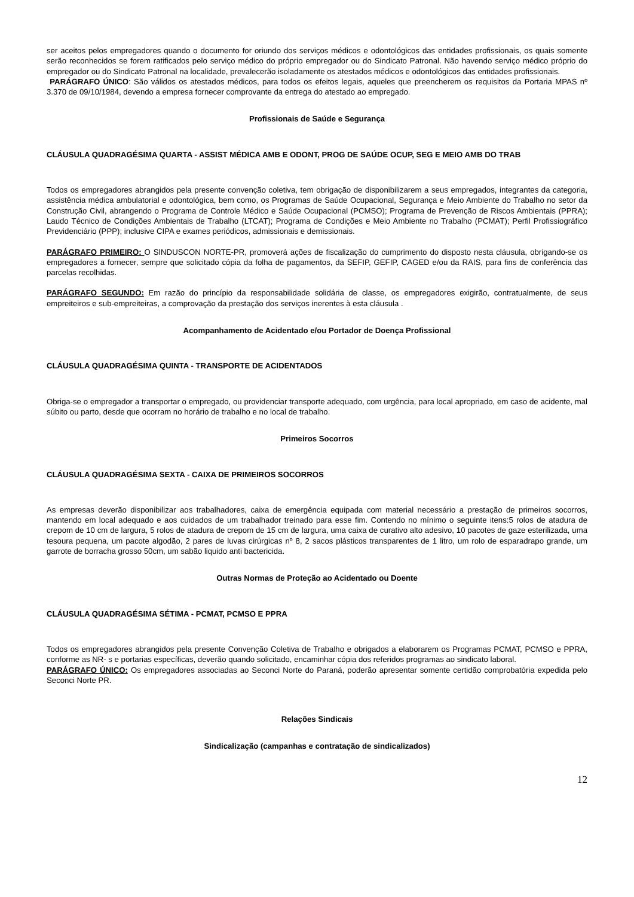ser aceitos pelos empregadores quando o documento for oriundo dos serviços médicos e odontológicos das entidades profissionais, os quais somente serão reconhecidos se forem ratificados pelo serviço médico do próprio empregador ou do Sindicato Patronal. Não havendo serviço médico próprio do empregador ou do Sindicato Patronal na localidade, prevalecerão isoladamente os atestados médicos e odontológicos das entidades profissionais.
PARÁGRAFO ÚNICO: São válidos os atestados médicos, para todos os efeitos legais, aqueles que preencherem os requisitos da Portaria MPAS nº 3.370 de 09/10/1984, devendo a empresa fornecer comprovante da entrega do atestado ao empregado.
Profissionais de Saúde e Segurança
CLÁUSULA QUADRAGÉSIMA QUARTA - ASSIST MÉDICA AMB E ODONT, PROG DE SAÚDE OCUP, SEG E MEIO AMB DO TRAB
Todos os empregadores abrangidos pela presente convenção coletiva, tem obrigação de disponibilizarem a seus empregados, integrantes da categoria, assistência médica ambulatorial e odontológica, bem como, os Programas de Saúde Ocupacional, Segurança e Meio Ambiente do Trabalho no setor da Construção Civil, abrangendo o Programa de Controle Médico e Saúde Ocupacional (PCMSO); Programa de Prevenção de Riscos Ambientais (PPRA); Laudo Técnico de Condições Ambientais de Trabalho (LTCAT); Programa de Condições e Meio Ambiente no Trabalho (PCMAT); Perfil Profissiográfico Previdenciário (PPP); inclusive CIPA e exames periódicos, admissionais e demissionais.
PARÁGRAFO PRIMEIRO: O SINDUSCON NORTE-PR, promoverá ações de fiscalização do cumprimento do disposto nesta cláusula, obrigando-se os empregadores a fornecer, sempre que solicitado cópia da folha de pagamentos, da SEFIP, GEFIP, CAGED e/ou da RAIS, para fins de conferência das parcelas recolhidas.
PARÁGRAFO SEGUNDO: Em razão do princípio da responsabilidade solidária de classe, os empregadores exigirão, contratualmente, de seus empreiteiros e sub-empreiteiras, a comprovação da prestação dos serviços inerentes à esta cláusula .
Acompanhamento de Acidentado e/ou Portador de Doença Profissional
CLÁUSULA QUADRAGÉSIMA QUINTA - TRANSPORTE DE ACIDENTADOS
Obriga-se o empregador a transportar o empregado, ou providenciar transporte adequado, com urgência, para local apropriado, em caso de acidente, mal súbito ou parto, desde que ocorram no horário de trabalho e no local de trabalho.
Primeiros Socorros
CLÁUSULA QUADRAGÉSIMA SEXTA - CAIXA DE PRIMEIROS SOCORROS
As empresas deverão disponibilizar aos trabalhadores, caixa de emergência equipada com material necessário a prestação de primeiros socorros, mantendo em local adequado e aos cuidados de um trabalhador treinado para esse fim. Contendo no mínimo o seguinte itens:5 rolos de atadura de crepom de 10 cm de largura, 5 rolos de atadura de crepom de 15 cm de largura, uma caixa de curativo alto adesivo, 10 pacotes de gaze esterilizada, uma tesoura pequena, um pacote algodão, 2 pares de luvas cirúrgicas nº 8, 2 sacos plásticos transparentes de 1 litro, um rolo de esparadrapo grande, um garrote de borracha grosso 50cm, um sabão liquido anti bactericida.
Outras Normas de Proteção ao Acidentado ou Doente
CLÁUSULA QUADRAGÉSIMA SÉTIMA - PCMAT, PCMSO E PPRA
Todos os empregadores abrangidos pela presente Convenção Coletiva de Trabalho e obrigados a elaborarem os Programas PCMAT, PCMSO e PPRA, conforme as NR- s e portarias específicas, deverão quando solicitado, encaminhar cópia dos referidos programas ao sindicato laboral.
PARÁGRAFO ÚNICO: Os empregadores associadas ao Seconci Norte do Paraná, poderão apresentar somente certidão comprobatória expedida pelo Seconci Norte PR.
Relações Sindicais
Sindicalização (campanhas e contratação de sindicalizados)
12